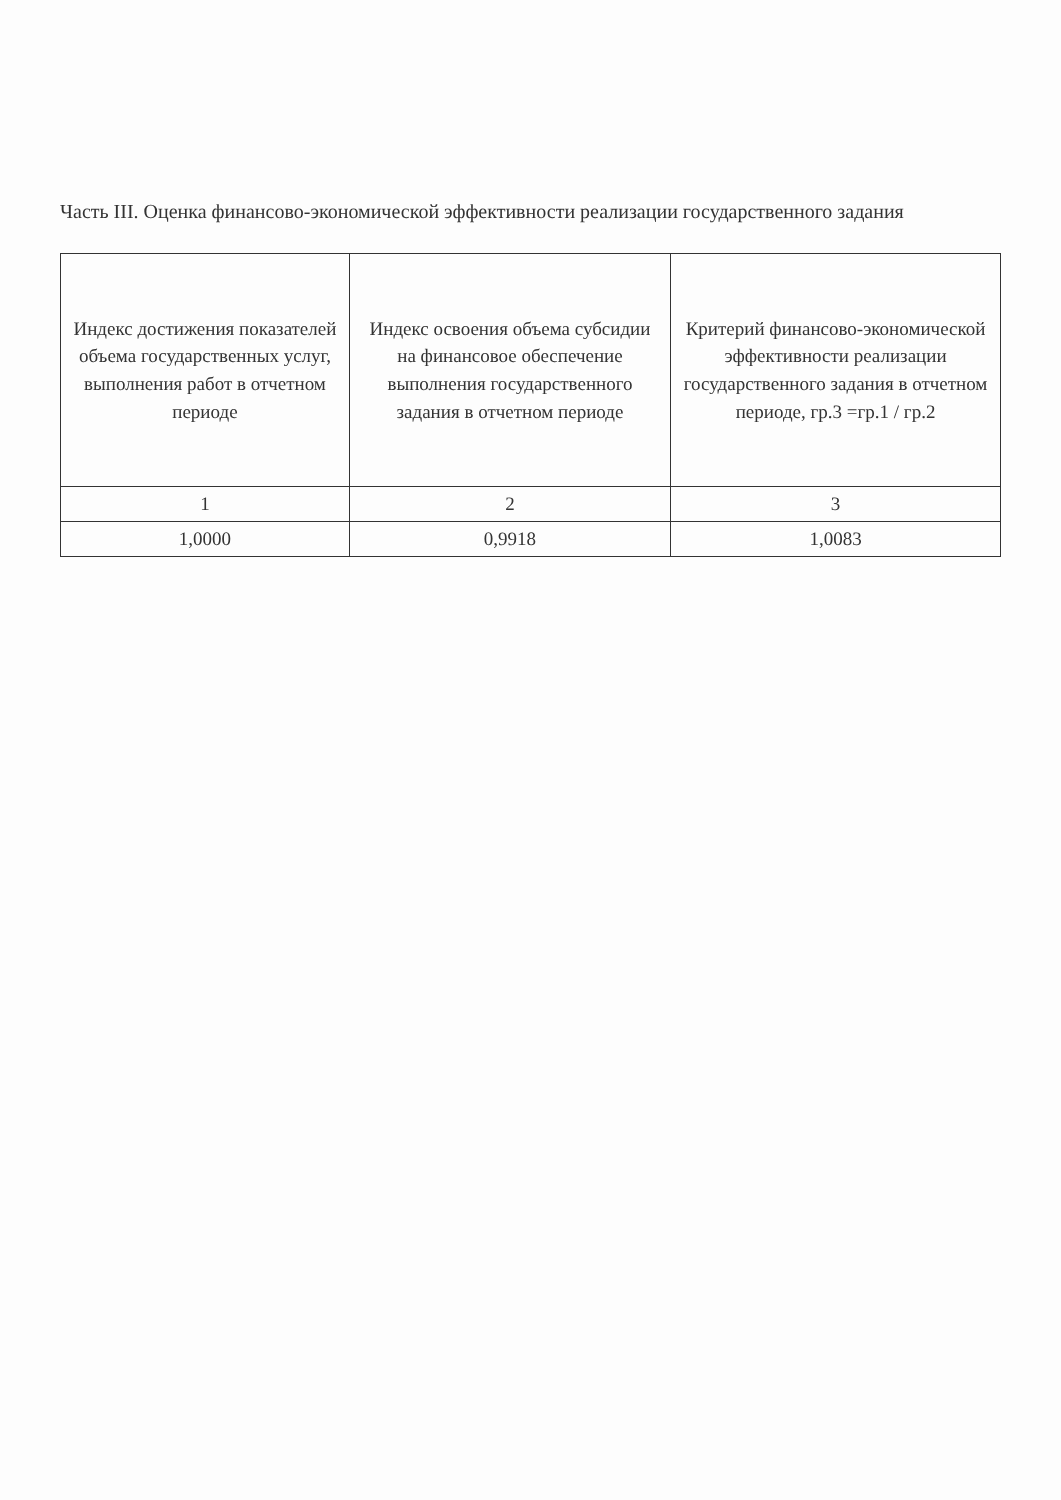Часть III. Оценка финансово-экономической эффективности реализации государственного задания
| Индекс достижения показателей объема государственных услуг, выполнения работ в отчетном периоде | Индекс освоения объема субсидии на финансовое обеспечение выполнения государственного задания в отчетном периоде | Критерий финансово-экономической эффективности реализации государственного задания в отчетном периоде, гр.3 =гр.1 / гр.2 |
| 1 | 2 | 3 |
| 1,0000 | 0,9918 | 1,0083 |